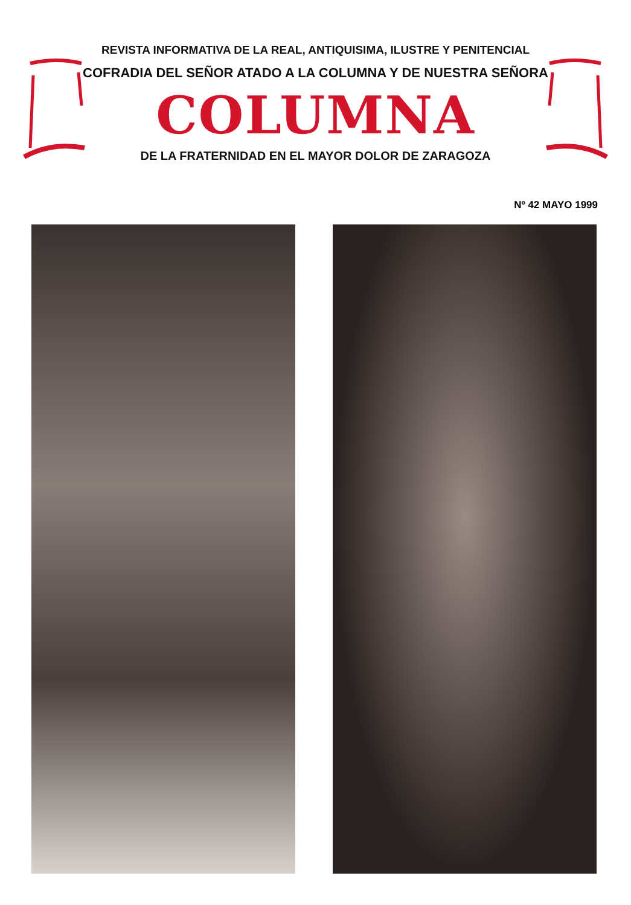REVISTA INFORMATIVA DE LA REAL, ANTIQUISIMA, ILUSTRE Y PENITENCIAL
COFRADIA DEL SEÑOR ATADO A LA COLUMNA Y DE NUESTRA SEÑORA
COLUMNA
DE LA FRATERNIDAD EN EL MAYOR DOLOR DE ZARAGOZA
Nº 42 MAYO 1999